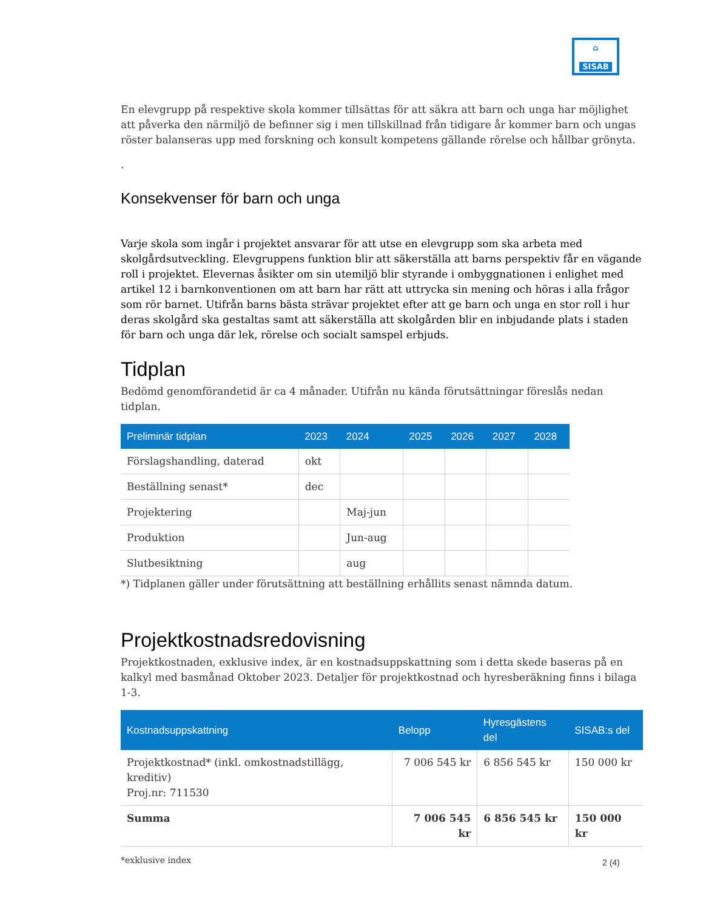⌂
SISAB
En elevgrupp på respektive skola kommer tillsättas för att säkra att barn och unga har möjlighet att påverka den närmiljö de befinner sig i men tillskillnad från tidigare år kommer barn och ungas röster balanseras upp med forskning och konsult kompetens gällande rörelse och hållbar grönyta.
.
Konsekvenser för barn och unga
Varje skola som ingår i projektet ansvarar för att utse en elevgrupp som ska arbeta med skolgårdsutveckling. Elevgruppens funktion blir att säkerställa att barns perspektiv får en vägande roll i projektet. Elevernas åsikter om sin utemiljö blir styrande i ombyggnationen i enlighet med artikel 12 i barnkonventionen om att barn har rätt att uttrycka sin mening och höras i alla frågor som rör barnet. Utifrån barns bästa strävar projektet efter att ge barn och unga en stor roll i hur deras skolgård ska gestaltas samt att säkerställa att skolgården blir en inbjudande plats i staden för barn och unga där lek, rörelse och socialt samspel erbjuds.
Tidplan
Bedömd genomförandetid är ca 4 månader. Utifrån nu kända förutsättningar föreslås nedan tidplan.
| Preliminär tidplan | 2023 | 2024 | 2025 | 2026 | 2027 | 2028 |
| --- | --- | --- | --- | --- | --- | --- |
| Förslagshandling, daterad | okt | | | | | |
| Beställning senast* | dec | | | | | |
| Projektering | | Maj-jun | | | | |
| Produktion | | Jun-aug | | | | |
| Slutbesiktning | | aug | | | | |
*) Tidplanen gäller under förutsättning att beställning erhållits senast nämnda datum.
Projektkostnadsredovisning
Projektkostnaden, exklusive index, är en kostnadsuppskattning som i detta skede baseras på en kalkyl med basmånad Oktober 2023. Detaljer för projektkostnad och hyresberäkning finns i bilaga 1-3.
| Kostnadsuppskattning | Belopp | Hyresgästens del | SISAB:s del |
| --- | --- | --- | --- |
| Projektkostnad* (inkl. omkostnadstillägg, kreditiv) Proj.nr: 711530 | 7 006 545 kr | 6 856 545 kr | 150 000 kr |
| Summa | 7 006 545 kr | 6 856 545 kr | 150 000 kr |
*exklusive index
2 (4)